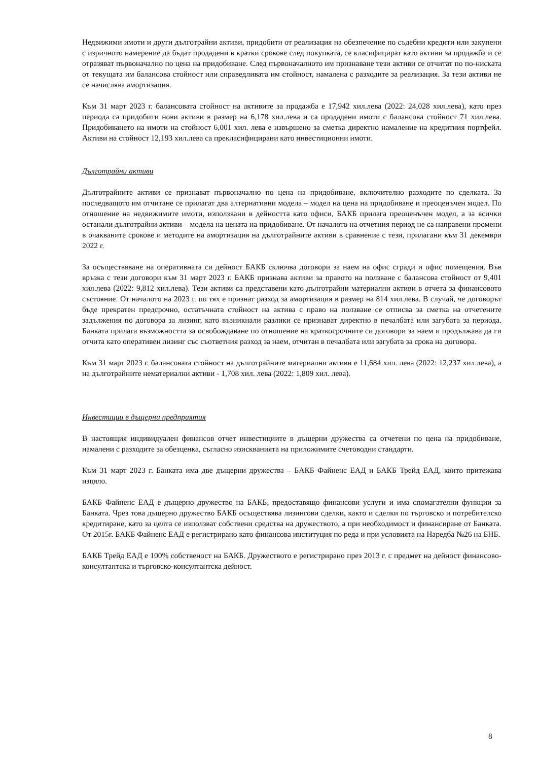Недвижими имоти и други дълготрайни активи, придобити от реализация на обезпечение по съдебни кредити или закупени с изричното намерение да бъдат продадени в кратки срокове след покупката, се класифицират като активи за продажба и се отразяват първоначално по цена на придобиване. След първоначалното им признаване тези активи се отчитат по по-ниската от текущата им балансова стойност или справедливата им стойност, намалена с разходите за реализация. За тези активи не се начислява амортизация.
Към 31 март 2023 г. балансовата стойност на активите за продажба е 17,942 хил.лева (2022: 24,028 хил.лева), като през периода са придобити нови активи в размер на 6,178 хил.лева и са продадени имоти с балансова стойност 71 хил.лева. Придобиването на имоти на стойност 6,001 хил. лева е извършено за сметка директно намаление на кредитния портфейл. Активи на стойност 12,193 хил.лева са прекласифицирани като инвестиционни имоти.
Дълготрайни активи
Дълготрайните активи се признават първоначално по цена на придобиване, включително разходите по сделката. За последващото им отчитане се прилагат два алтернативни модела – модел на цена на придобиване и преоценъчен модел. По отношение на недвижимите имоти, използвани в дейността като офиси, БАКБ прилага преоценъчен модел, а за всички останали дълготрайни активи – модела на цената на придобиване. От началото на отчетния период не са направени промени в очакваните срокове и методите на амортизация на дълготрайните активи в сравнение с тези, прилагани към 31 декември 2022 г.
За осъществяване на оперативната си дейност БАКБ сключва договори за наем на офис сгради и офис помещения. Във връзка с тези договори към 31 март 2023 г. БАКБ признава активи за правото на ползване с балансова стойност от 9,401 хил.лева (2022: 9,812 хил.лева). Тези активи са представени като дълготрайни материални активи в отчета за финансовото състояние. От началото на 2023 г. по тях е признат разход за амортизация в размер на 814 хил.лева. В случай, че договорът бъде прекратен предсрочно, остатъчната стойност на актива с право на ползване се отписва за сметка на отчетените задължения по договора за лизинг, като възникнали разлики се признават директно в печалбата или загубата за периода. Банката прилага възможността за освобождаване по отношение на краткосрочните си договори за наем и продължава да ги отчита като оперативен лизинг със съответния разход за наем, отчитан в печалбата или загубата за срока на договора.
Към 31 март 2023 г. балансовата стойност на дълготрайните материални активи е 11,684 хил. лева (2022: 12,237 хил.лева), а на дълготрайните нематериални активи - 1,708 хил. лева (2022: 1,809 хил. лева).
Инвестиции в дъщерни предприятия
В настоящия индивидуален финансов отчет инвестициите в дъщерни дружества са отчетени по цена на придобиване, намалени с разходите за обезценка, съгласно изискванията на приложимите счетоводни стандарти.
Към 31 март 2023 г. Банката има две дъщерни дружества – БАКБ Файненс ЕАД и БАКБ Трейд ЕАД, които притежава изцяло.
БАКБ Файненс ЕАД е дъщерно дружество на БАКБ, предоставящо финансови услуги и има спомагателни функции за Банката. Чрез това дъщерно дружество БАКБ осъществява лизингови сделки, както и сделки по търговско и потребителско кредитиране, като за целта се използват собствени средства на дружеството, а при необходимост и финансиране от Банката. От 2015г. БАКБ Файненс ЕАД е регистрирано като финансова институция по реда и при условията на Наредба №26 на БНБ.
БАКБ Трейд ЕАД е 100% собственост на БАКБ. Дружеството е регистрирано през 2013 г. с предмет на дейност финансово-консултантска и търговско-консултантска дейност.
8